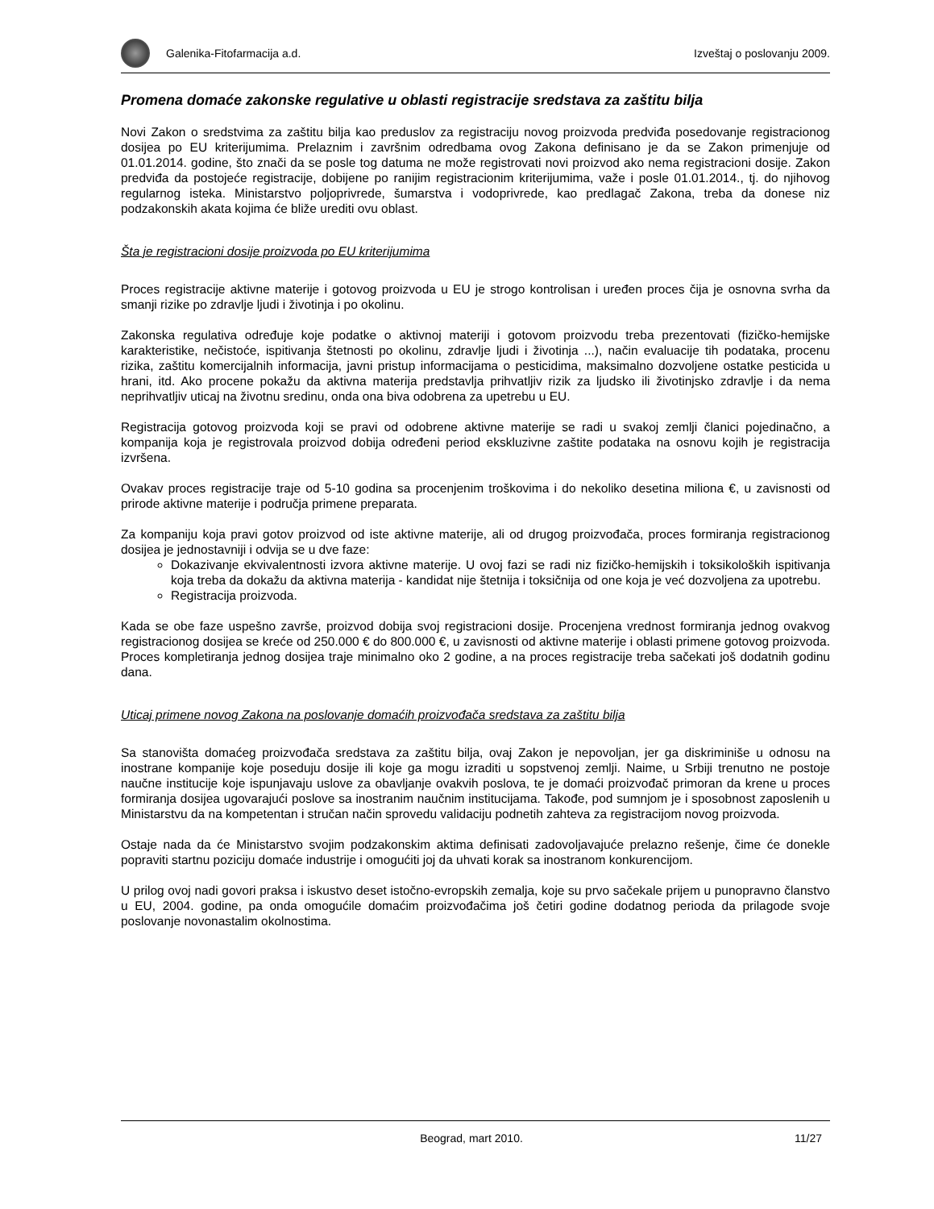Galenika-Fitofarmacija a.d. Izveštaj o poslovanju 2009.
Promena domaće zakonske regulative u oblasti registracije sredstava za zaštitu bilja
Novi Zakon o sredstvima za zaštitu bilja kao preduslov za registraciju novog proizvoda predviđa posedovanje registracionog dosijea po EU kriterijumima. Prelaznim i završnim odredbama ovog Zakona definisano je da se Zakon primenjuje od 01.01.2014. godine, što znači da se posle tog datuma ne može registrovati novi proizvod ako nema registracioni dosije. Zakon predviđa da postojeće registracije, dobijene po ranijim registracionim kriterijumima, važe i posle 01.01.2014., tj. do njihovog regularnog isteka. Ministarstvo poljoprivrede, šumarstva i vodoprivrede, kao predlagač Zakona, treba da donese niz podzakonskih akata kojima će bliže urediti ovu oblast.
Šta je registracioni dosije proizvoda po EU kriterijumima
Proces registracije aktivne materije i gotovog proizvoda u EU je strogo kontrolisan i uređen proces čija je osnovna svrha da smanji rizike po zdravlje ljudi i životinja i po okolinu.
Zakonska regulativa određuje koje podatke o aktivnoj materiji i gotovom proizvodu treba prezentovati (fizičko-hemijske karakteristike, nečistoće, ispitivanja štetnosti po okolinu, zdravlje ljudi i životinja ...), način evaluacije tih podataka, procenu rizika, zaštitu komercijalnih informacija, javni pristup informacijama o pesticidima, maksimalno dozvoljene ostatke pesticida u hrani, itd. Ako procene pokažu da aktivna materija predstavlja prihvatljiv rizik za ljudsko ili životinjsko zdravlje i da nema neprihvatljiv uticaj na životnu sredinu, onda ona biva odobrena za upetrebu u EU.
Registracija gotovog proizvoda koji se pravi od odobrene aktivne materije se radi u svakoj zemlji članici pojedinačno, a kompanija koja je registrovala proizvod dobija određeni period ekskluzivne zaštite podataka na osnovu kojih je registracija izvršena.
Ovakav proces registracije traje od 5-10 godina sa procenjenim troškovima i do nekoliko desetina miliona €, u zavisnosti od prirode aktivne materije i područja primene preparata.
Za kompaniju koja pravi gotov proizvod od iste aktivne materije, ali od drugog proizvođača, proces formiranja registracionog dosijea je jednostavniji i odvija se u dve faze:
Dokazivanje ekvivalentnosti izvora aktivne materije. U ovoj fazi se radi niz fizičko-hemijskih i toksikoloških ispitivanja koja treba da dokažu da aktivna materija - kandidat nije štetnija i toksičnija od one koja je već dozvoljena za upotrebu.
Registracija proizvoda.
Kada se obe faze uspešno završe, proizvod dobija svoj registracioni dosije. Procenjena vrednost formiranja jednog ovakvog registracionog dosijea se kreće od 250.000 € do 800.000 €, u zavisnosti od aktivne materije i oblasti primene gotovog proizvoda. Proces kompletiranja jednog dosijea traje minimalno oko 2 godine, a na proces registracije treba sačekati još dodatnih godinu dana.
Uticaj primene novog Zakona na poslovanje domaćih proizvođača sredstava za zaštitu bilja
Sa stanovišta domaćeg proizvođača sredstava za zaštitu bilja, ovaj Zakon je nepovoljan, jer ga diskriminiše u odnosu na inostrane kompanije koje poseduju dosije ili koje ga mogu izraditi u sopstvenoj zemlji. Naime, u Srbiji trenutno ne postoje naučne institucije koje ispunjavaju uslove za obavljanje ovakvih poslova, te je domaći proizvođač primoran da krene u proces formiranja dosijea ugovarajući poslove sa inostranim naučnim institucijama. Takođe, pod sumnjom je i sposobnost zaposlenih u Ministarstvu da na kompetentan i stručan način sprovedu validaciju podnetih zahteva za registracijom novog proizvoda.
Ostaje nada da će Ministarstvo svojim podzakonskim aktima definisati zadovoljavajuće prelazno rešenje, čime će donekle popraviti startnu poziciju domaće industrije i omogućiti joj da uhvati korak sa inostranom konkurencijom.
U prilog ovoj nadi govori praksa i iskustvo deset istočno-evropskih zemalja, koje su prvo sačekale prijem u punopravno članstvo u EU, 2004. godine, pa onda omogućile domaćim proizvođačima još četiri godine dodatnog perioda da prilagode svoje poslovanje novonastalim okolnostima.
Beograd, mart 2010. 11/27